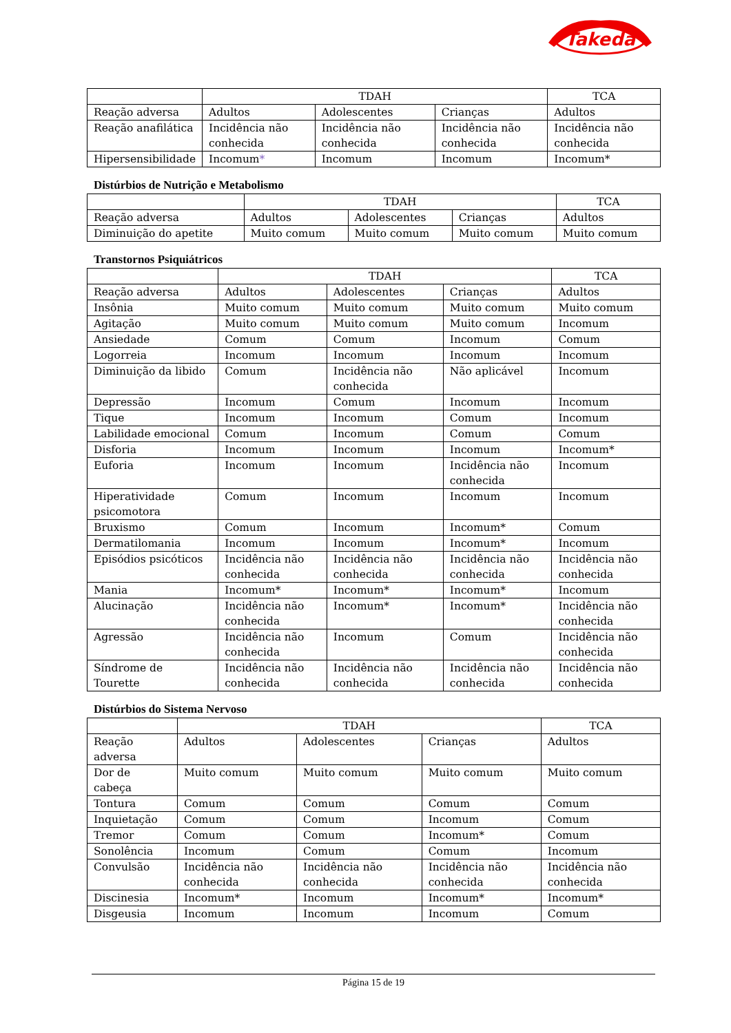Takeda
| | TDAH | | | TCA |
| --- | --- | --- | --- | --- |
| Reação adversa | Adultos | Adolescentes | Crianças | Adultos |
| Reação anafilática | Incidência não conhecida | Incidência não conhecida | Incidência não conhecida | Incidência não conhecida |
| Hipersensibilidade | Incomum * | Incomum | Incomum | Incomum* |
Distúrbios de Nutrição e Metabolismo
| | TDAH | | | TCA |
| --- | --- | --- | --- | --- |
| Reação adversa | Adultos | Adolescentes | Crianças | Adultos |
| Diminuição do apetite | Muito comum | Muito comum | Muito comum | Muito comum |
Transtornos Psiquiátricos
| | TDAH | | | TCA |
| --- | --- | --- | --- | --- |
| Reação adversa | Adultos | Adolescentes | Crianças | Adultos |
| Insônia | Muito comum | Muito comum | Muito comum | Muito comum |
| Agitação | Muito comum | Muito comum | Muito comum | Incomum |
| Ansiedade | Comum | Comum | Incomum | Comum |
| Logorreia | Incomum | Incomum | Incomum | Incomum |
| Diminuição da libido | Comum | Incidência não conhecida | Não aplicável | Incomum |
| Depressão | Incomum | Comum | Incomum | Incomum |
| Tique | Incomum | Incomum | Comum | Incomum |
| Labilidade emocional | Comum | Incomum | Comum | Comum |
| Disforia | Incomum | Incomum | Incomum | Incomum* |
| Euforia | Incomum | Incomum | Incidência não conhecida | Incomum |
| Hiperatividade psicomotora | Comum | Incomum | Incomum | Incomum |
| Bruxismo | Comum | Incomum | Incomum* | Comum |
| Dermatilomania | Incomum | Incomum | Incomum* | Incomum |
| Episódios psicóticos | Incidência não conhecida | Incidência não conhecida | Incidência não conhecida | Incidência não conhecida |
| Mania | Incomum* | Incomum* | Incomum* | Incomum |
| Alucinação | Incidência não conhecida | Incomum* | Incomum* | Incidência não conhecida |
| Agressão | Incidência não conhecida | Incomum | Comum | Incidência não conhecida |
| Síndrome de Tourette | Incidência não conhecida | Incidência não conhecida | Incidência não conhecida | Incidência não conhecida |
Distúrbios do Sistema Nervoso
| | TDAH | | | TCA |
| --- | --- | --- | --- | --- |
| Reação adversa | Adultos | Adolescentes | Crianças | Adultos |
| Dor de cabeça | Muito comum | Muito comum | Muito comum | Muito comum |
| Tontura | Comum | Comum | Comum | Comum |
| Inquietação | Comum | Comum | Incomum | Comum |
| Tremor | Comum | Comum | Incomum* | Comum |
| Sonolência | Incomum | Comum | Comum | Incomum |
| Convulsão | Incidência não conhecida | Incidência não conhecida | Incidência não conhecida | Incidência não conhecida |
| Discinesia | Incomum* | Incomum | Incomum* | Incomum* |
| Disgeusia | Incomum | Incomum | Incomum | Comum |
Página 15 de 19